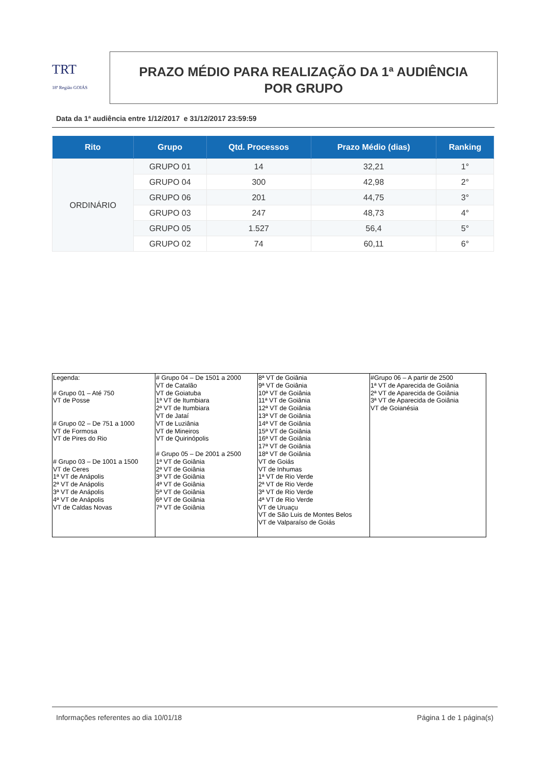TRT
18ª Região GOIÁS
PRAZO MÉDIO PARA REALIZAÇÃO DA 1ª AUDIÊNCIA
POR GRUPO
Data da 1ª audiência entre 1/12/2017 e 31/12/2017 23:59:59
| Rito | Grupo | Qtd. Processos | Prazo Médio (dias) | Ranking |
| --- | --- | --- | --- | --- |
| ORDINÁRIO | GRUPO 01 | 14 | 32,21 | 1° |
| | GRUPO 04 | 300 | 42,98 | 2° |
| | GRUPO 06 | 201 | 44,75 | 3° |
| | GRUPO 03 | 247 | 48,73 | 4° |
| | GRUPO 05 | 1.527 | 56,4 | 5° |
| | GRUPO 02 | 74 | 60,11 | 6° |
| Legenda: # Grupo 01 – Até 750 VT de Posse # Grupo 02 – De 751 a 1000 VT de Formosa VT de Pires do Rio # Grupo 03 – De 1001 a 1500 VT de Ceres 1ª VT de Anápolis 2ª VT de Anápolis 3ª VT de Anápolis 4ª VT de Anápolis VT de Caldas Novas | # Grupo 04 – De 1501 a 2000 VT de Catalão VT de Goiatuba 1ª VT de Itumbiara 2ª VT de Itumbiara VT de Jataí VT de Luziânia VT de Mineiros VT de Quirinópolis # Grupo 05 – De 2001 a 2500 1ª VT de Goiânia 2ª VT de Goiânia 3ª VT de Goiânia 4ª VT de Goiânia 5ª VT de Goiânia 6ª VT de Goiânia 7ª VT de Goiânia | 8ª VT de Goiânia 9ª VT de Goiânia 10ª VT de Goiânia 11ª VT de Goiânia 12ª VT de Goiânia 13ª VT de Goiânia 14ª VT de Goiânia 15ª VT de Goiânia 16ª VT de Goiânia 17ª VT de Goiânia 18ª VT de Goiânia VT de Goiás VT de Inhumas 1ª VT de Rio Verde 2ª VT de Rio Verde 3ª VT de Rio Verde 4ª VT de Rio Verde VT de Uruaçu VT de São Luis de Montes Belos VT de Valparaíso de Goiás | #Grupo 06 – A partir de 2500 1ª VT de Aparecida de Goiânia 2ª VT de Aparecida de Goiânia 3ª VT de Aparecida de Goiânia VT de Goianésia |
Informações referentes ao dia 10/01/18 Página 1 de 1 página(s)